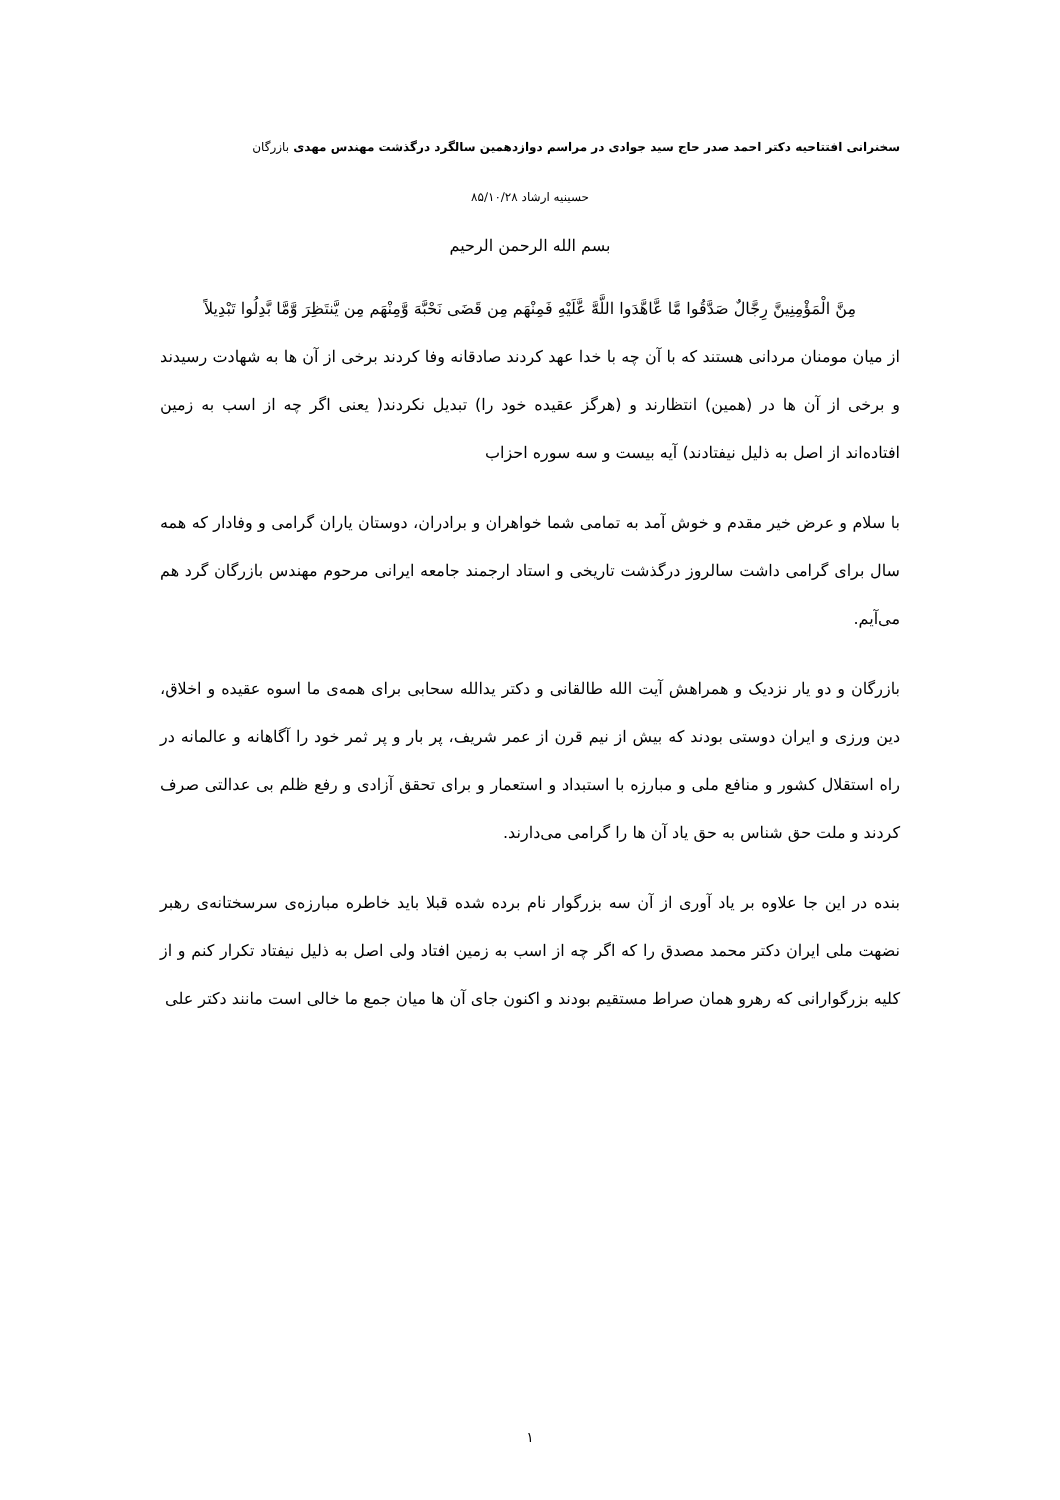سخنرانی افتتاحیه دکتر احمد صدر حاج سید جوادی در مراسم دوازدهمین سالگرد درگذشت مهندس مهدی بازرگان
حسینیه ارشاد ۸۵/۱۰/۲۸
بسم الله الرحمن الرحیم
مِنَّ الْمَؤْمِنِينَّ رِجَّالٌ صَدَّقُوا مَّا عَّاهَّدَوا اللَّهَّ عَّلَيْهِ فَمِنْهَم مِن قَضَى نَحْبَّهَ وَّمِنْهَم مِن يَّنتَظِرَ وَّمَّا بَّدِلُوا تَبْدِيلاً
از میان مومنان مردانی هستند که با آن چه با خدا عهد کردند صادقانه وفا کردند برخی از آن ها به شهادت رسیدند و برخی از آن ها در (همین) انتظارند و (هرگز عقیده خود را) تبدیل نکردند( یعنی اگر چه از اسب به زمین افتاده‌اند از اصل به ذلیل نیفتادند) آیه بیست و سه سوره احزاب
با سلام و عرض خیر مقدم و خوش آمد به تمامی شما خواهران و برادران، دوستان یاران گرامی و وفادار که همه سال برای گرامی داشت سالروز درگذشت تاریخی و استاد ارجمند جامعه ایرانی مرحوم مهندس بازرگان گرد هم می‌آیم.
بازرگان و دو یار نزدیک و همراهش آیت الله طالقانی و دکتر یدالله سحابی برای همه‌ی ما اسوه عقیده و اخلاق، دین ورزی و ایران دوستی بودند که بیش از نیم قرن از عمر شریف، پر بار و پر ثمر خود را آگاهانه و عالمانه در راه استقلال کشور و منافع ملی و مبارزه با استبداد و استعمار و برای تحقق آزادی و رفع ظلم بی عدالتی صرف کردند و ملت حق شناس به حق یاد آن ها را گرامی می‌دارند.
بنده در این جا علاوه بر یاد آوری از آن سه بزرگوار نام برده شده قبلا باید خاطره مبارزه‌ی سرسختانه‌ی رهبر نضهت ملی ایران دکتر محمد مصدق را که اگر چه از اسب به زمین افتاد ولی اصل به ذلیل نیفتاد تکرار کنم و از کلیه بزرگوارانی که رهرو همان صراط مستقیم بودند و اکنون جای آن ها میان جمع ما خالی است مانند دکتر علی
۱